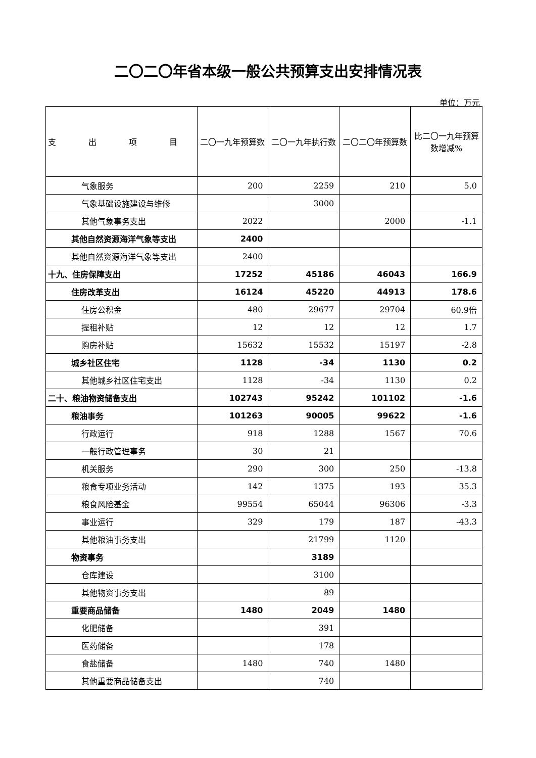二〇二〇年省本级一般公共预算支出安排情况表
单位：万元
| 支 出 项 目 | 二〇一九年预算数 | 二〇一九年执行数 | 二〇二〇年预算数 | 比二〇一九年预算数增减% |
| --- | --- | --- | --- | --- |
| 气象服务 | 200 | 2259 | 210 | 5.0 |
| 气象基础设施建设与维修 | | 3000 | | |
| 其他气象事务支出 | 2022 | | 2000 | -1.1 |
| 其他自然资源海洋气象等支出 | 2400 | | | |
| 其他自然资源海洋气象等支出 | 2400 | | | |
| 十九、住房保障支出 | 17252 | 45186 | 46043 | 166.9 |
| 住房改革支出 | 16124 | 45220 | 44913 | 178.6 |
| 住房公积金 | 480 | 29677 | 29704 | 60.9倍 |
| 提租补贴 | 12 | 12 | 12 | 1.7 |
| 购房补贴 | 15632 | 15532 | 15197 | -2.8 |
| 城乡社区住宅 | 1128 | -34 | 1130 | 0.2 |
| 其他城乡社区住宅支出 | 1128 | -34 | 1130 | 0.2 |
| 二十、粮油物资储备支出 | 102743 | 95242 | 101102 | -1.6 |
| 粮油事务 | 101263 | 90005 | 99622 | -1.6 |
| 行政运行 | 918 | 1288 | 1567 | 70.6 |
| 一般行政管理事务 | 30 | 21 | | |
| 机关服务 | 290 | 300 | 250 | -13.8 |
| 粮食专项业务活动 | 142 | 1375 | 193 | 35.3 |
| 粮食风险基金 | 99554 | 65044 | 96306 | -3.3 |
| 事业运行 | 329 | 179 | 187 | -43.3 |
| 其他粮油事务支出 | | 21799 | 1120 | |
| 物资事务 | | 3189 | | |
| 仓库建设 | | 3100 | | |
| 其他物资事务支出 | | 89 | | |
| 重要商品储备 | 1480 | 2049 | 1480 | |
| 化肥储备 | | 391 | | |
| 医药储备 | | 178 | | |
| 食盐储备 | 1480 | 740 | 1480 | |
| 其他重要商品储备支出 | | 740 | | |